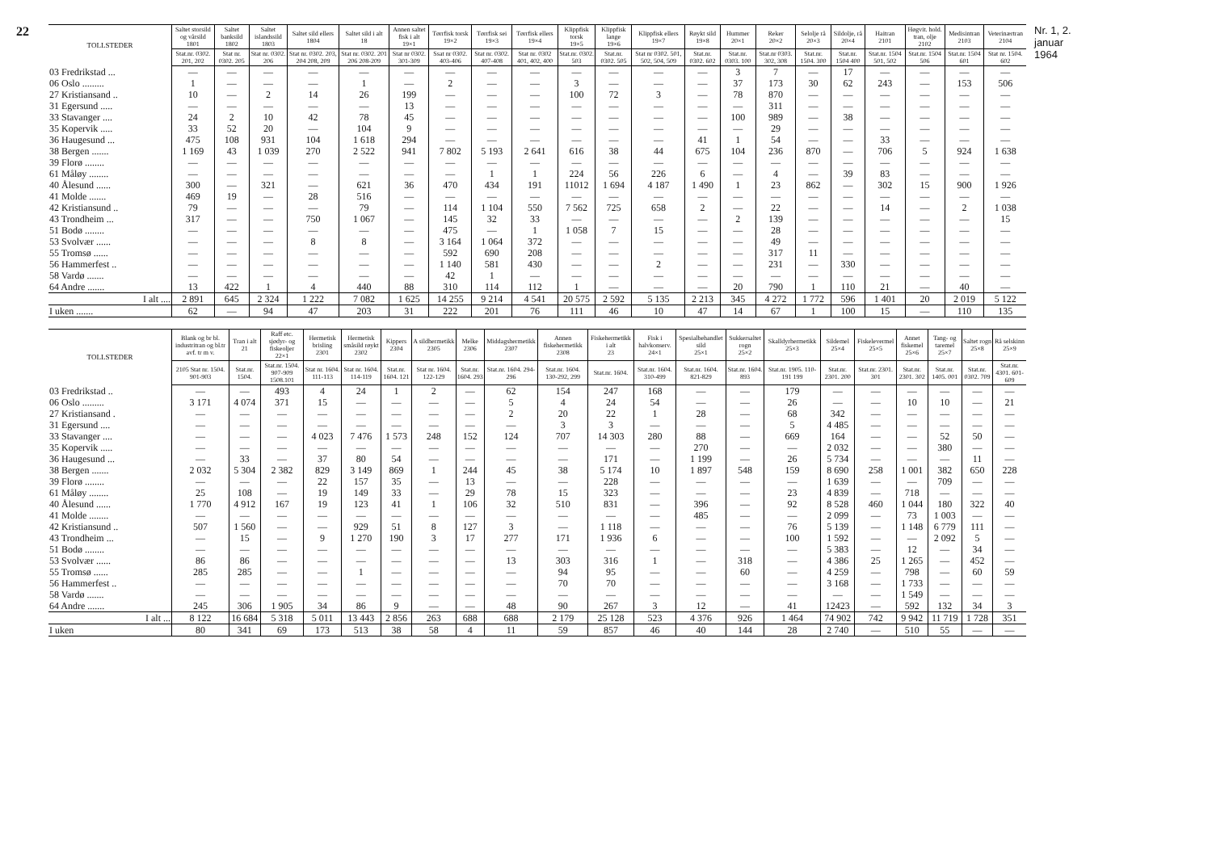22
| TOLLSTEDER | Saltet storsild og vårsild 1801 | Saltet banksild 1802 | Saltet islandssild 1803 | Saltet sild ellers 1804 | Saltet sild i alt 18 | Annen saltet fisk i alt 19×1 | Tørrfisk torsk 19×2 | Tørrfisk sei 19×3 | Tørrfisk ellers 19×4 | Klippfisk torsk 19×5 | Klippfisk lange 19×6 | Klippfisk ellers 19×7 | Røykt sild 19×8 | Hummer 20×1 | Reker 20×2 | Selolje rå 20×3 | Sildolje, rå 20×4 | Haitran 2101 | Høgvit. hold. tran, olje 2102 | Medisintran 2103 | Veterinærtran 2104 |
| --- | --- | --- | --- | --- | --- | --- | --- | --- | --- | --- | --- | --- | --- | --- | --- | --- | --- | --- | --- | --- | --- |
| | Stat.nr. 0302. 201, 202 | Stat nr. 0302. 205 | Stat nr. 0302. 206 | Stat nr. 0302. 203, 204 208, 209 | Stat nr. 0302. 201 206 208-209 | Stat nr 0302. 301-309 | Ssat nr 0302. 403-406 | Stat nr. 0302. 407-408 | Stat nr. 0302 401, 402, 400 | Stat.nr. 0302. 503 | Stat.nr. 0302. 505 | Stat nr 0302. 501, 502, 504, 509 | Stat.nr. 0302. 602 | Stat.nr. 0303. 100 | Stat.nr 0303. 302, 308 | Stat.nr. 1504. 300 | Stat.nr. 1504 400 | Stat.nr. 1504 501, 502 | Stat.nr. 1504 506 | Stat.nr. 1504 601 | Stat nr. 1504. 602 |
| 03 Fredrikstad ... | — | — | — | — | — | — | — | — | — | — | — | — | — | 3 | 7 | — | 17 | — | — | — | — |
| 06 Oslo ......... | 1 | — | — | — | 1 | — | 2 | — | — | 3 | — | — | — | 37 | 173 | 30 | 62 | 243 | — | 153 | 506 |
| 27 Kristiansand .. | 10 | — | 2 | 14 | 26 | 199 | — | — | — | 100 | 72 | 3 | — | 78 | 870 | — | — | — | — | — | — |
| 31 Egersund ..... | — | — | — | — | — | 13 | — | — | — | — | — | — | — | — | 311 | — | — | — | — | — | — |
| 33 Stavanger .... | 24 | 2 | 10 | 42 | 78 | 45 | — | — | — | — | — | — | — | 100 | 989 | — | 38 | — | — | — | — |
| 35 Kopervik ..... | 33 | 52 | 20 | — | 104 | 9 | — | — | — | — | — | — | — | — | 29 | — | — | — | — | — | — |
| 36 Haugesund ... | 475 | 108 | 931 | 104 | 1 618 | 294 | — | — | — | — | — | — | 41 | 1 | 54 | — | — | 33 | — | — | — |
| 38 Bergen ....... | 1 169 | 43 | 1 039 | 270 | 2 522 | 941 | 7 802 | 5 193 | 2 641 | 616 | 38 | 44 | 675 | 104 | 236 | 870 | — | 706 | 5 | 924 | 1 638 |
| 39 Florø ........ | — | — | — | — | — | — | — | — | — | — | — | — | — | — | — | — | — | — | — | — | — |
| 61 Måløy ........ | — | — | — | — | — | — | — | 1 | 1 | 224 | 56 | 226 | 6 | — | 4 | — | 39 | 83 | — | — | — |
| 40 Ålesund ...... | 300 | — | 321 | — | 621 | 36 | 470 | 434 | 191 | 11012 | 1 694 | 4 187 | 1 490 | 1 | 23 | 862 | — | 302 | 15 | 900 | 1 926 |
| 41 Molde ....... | 469 | 19 | — | 28 | 516 | — | — | — | — | — | — | — | — | — | — | — | — | — | — | — | — |
| 42 Kristiansund .. | 79 | — | — | — | 79 | — | 114 | 1 104 | 550 | 7 562 | 725 | 658 | 2 | — | 22 | — | — | 14 | — | 2 | 1 038 |
| 43 Trondheim ... | 317 | — | — | 750 | 1 067 | — | 145 | 32 | 33 | — | — | — | — | 2 | 139 | — | — | — | — | — | 15 |
| 51 Bodø ........ | — | — | — | — | — | — | 475 | — | 1 | 1 058 | 7 | 15 | — | — | 28 | — | — | — | — | — | — |
| 53 Svolvær ...... | — | — | — | 8 | 8 | — | 3 164 | 1 064 | 372 | — | — | — | — | — | 49 | — | — | — | — | — | — |
| 55 Tromsø ...... | — | — | — | — | — | — | 592 | 690 | 208 | — | — | — | — | — | 317 | 11 | — | — | — | — | — |
| 56 Hammerfest .. | — | — | — | — | — | — | 1 140 | 581 | 430 | — | — | 2 | — | — | 231 | — | 330 | — | — | — | — |
| 58 Vardø ....... | — | — | — | — | — | — | 42 | 1 | — | — | — | — | — | — | — | — | — | — | — | — | — |
| 64 Andre ....... | 13 | 422 | 1 | 4 | 440 | 88 | 310 | 114 | 112 | 1 | — | — | — | 20 | 790 | 1 | 110 | 21 | — | 40 | — |
| I alt .... | 2 891 | 645 | 2 324 | 1 222 | 7 082 | 1 625 | 14 255 | 9 214 | 4 541 | 20 575 | 2 592 | 5 135 | 2 213 | 345 | 4 272 | 1 772 | 596 | 1 401 | 20 | 2 019 | 5 122 |
| I uken ....... | 62 | — | 94 | 47 | 203 | 31 | 222 | 201 | 76 | 111 | 46 | 10 | 47 | 14 | 67 | 1 | 100 | 15 | — | 110 | 135 |
| TOLLSTEDER | Blank og br bl. industritran og bl.tr avf. tr m v. | Tran i alt 21 | Raff etc. sjødyr- og fiskeoljer 22×1 | Hermetisk brisling 2301 | Hermetisk småsild røykt 2302 | Kippers 2304 | A sildhermetikk 2305 | Melke 2306 | Middagshermetikk 2307 | Annen fiskehermetikk 2308 | Fiskehermetikk i alt 23 | Fisk i halvkonserv. 24×1 | Spesialbehandlet sild 25×1 | Sukkersaltet rogn 25×2 | Skalldyrhermetikk 25×3 | Sildemel 25×4 | Fiskelevermel 25×5 | Annet fiskemel 25×6 | Tang- og taremel 25×7 | Saltet rogn 25×8 | Rå selskinn 25×9 |
| --- | --- | --- | --- | --- | --- | --- | --- | --- | --- | --- | --- | --- | --- | --- | --- | --- | --- | --- | --- | --- | --- |
| | 2105 Stat nr. 1504. 901-903 | Stat.nr. 1504. | Stat.nr. 1504. 907-909 1508.101 | Stat nr. 1604. 111-113 | Stat nr. 1604. 114-119 | Stat.nr. 1604. 121 | Stat nr. 1604. 122-129 | Stat.nr. 1604. 293 | Stat.nr. 1604. 294-296 | Stat.nr. 1604. 130-292, 299 | Stat.nr. 1604. | Stat.nr. 1604. 310-499 | Stat.nr. 1604. 821-829 | Stat.nr. 1604. 893 | Stat.nr. 1905. 110-191 199 | Stat.nr. 2301. 200 | Stat.nr. 2301. 301 | Stat.nr. 2301. 302 | Stat.nr. 1405. 001 | Stat.nr. 0302. 709 | Stat.nr. 4301. 601-609 |
| 03 Fredrikstad .. | — | — | 493 | 4 | 24 | 1 | 2 | — | 62 | 154 | 247 | 168 | — | — | 179 | — | — | — | — | — | — |
| 06 Oslo ......... | 3 171 | 4 074 | 371 | 15 | — | — | — | — | 5 | 4 | 24 | 54 | — | — | 26 | — | — | 10 | 10 | — | 21 |
| 27 Kristiansand . | — | — | — | — | — | — | — | — | 2 | 20 | 22 | 1 | 28 | — | 68 | 342 | — | — | — | — | — |
| 31 Egersund .... | — | — | — | — | — | — | — | — | — | 3 | 3 | — | — | — | 5 | 4 485 | — | — | — | — | — |
| 33 Stavanger .... | — | — | — | 4 023 | 7 476 | 1 573 | 248 | 152 | 124 | 707 | 14 303 | 280 | 88 | — | 669 | 164 | — | — | 52 | 50 | — |
| 35 Kopervik ..... | — | — | — | — | — | — | — | — | — | — | — | — | 270 | — | — | 2 032 | — | — | 380 | — | — |
| 36 Haugesund ... | — | 33 | — | 37 | 80 | 54 | — | — | — | — | 171 | — | 1 199 | — | 26 | 5 734 | — | — | — | 11 | — |
| 38 Bergen ....... | 2 032 | 5 304 | 2 382 | 829 | 3 149 | 869 | 1 | 244 | 45 | 38 | 5 174 | 10 | 1 897 | 548 | 159 | 8 690 | 258 | 1 001 | 382 | 650 | 228 |
| 39 Florø ........ | — | — | — | 22 | 157 | 35 | — | 13 | — | — | 228 | — | — | — | — | 1 639 | — | — | 709 | — | — |
| 61 Måløy ........ | 25 | 108 | — | 19 | 149 | 33 | — | 29 | 78 | 15 | 323 | — | — | — | 23 | 4 839 | — | 718 | — | — | — |
| 40 Ålesund ...... | 1 770 | 4 912 | 167 | 19 | 123 | 41 | 1 | 106 | 32 | 510 | 831 | — | 396 | — | 92 | 8 528 | 460 | 1 044 | 180 | 322 | 40 |
| 41 Molde ........ | — | — | — | — | — | — | — | — | — | — | — | — | 485 | — | — | 2 099 | — | 73 | 1 003 | — | — |
| 42 Kristiansund .. | 507 | 1 560 | — | — | 929 | 51 | 8 | 127 | 3 | — | 1 118 | — | — | — | 76 | 5 139 | — | 1 148 | 6 779 | 111 | — |
| 43 Trondheim ... | — | 15 | — | 9 | 1 270 | 190 | 3 | 17 | 277 | 171 | 1 936 | 6 | — | — | 100 | 1 592 | — | — | 2 092 | 5 | — |
| 51 Bodø ........ | — | — | — | — | — | — | — | — | — | — | — | — | — | — | — | 5 383 | — | 12 | — | 34 | — |
| 53 Svolvær ...... | 86 | 86 | — | — | — | — | — | — | 13 | 303 | 316 | 1 | — | 318 | — | 4 386 | 25 | 1 265 | — | 452 | — |
| 55 Tromsø ...... | 285 | 285 | — | — | 1 | — | — | — | — | 94 | 95 | — | — | 60 | — | 4 259 | — | 798 | — | 60 | 59 |
| 56 Hammerfest .. | — | — | — | — | — | — | — | — | — | 70 | 70 | — | — | — | — | 3 168 | — | 1 733 | — | — | — |
| 58 Vardø ....... | — | — | — | — | — | — | — | — | — | — | — | — | — | — | — | — | — | 1 549 | — | — | — |
| 64 Andre ....... | 245 | 306 | 1 905 | 34 | 86 | 9 | — | — | 48 | 90 | 267 | 3 | 12 | — | 41 | 12423 | — | 592 | 132 | 34 | 3 |
| I alt ... | 8 122 | 16 684 | 5 318 | 5 011 | 13 443 | 2 856 | 263 | 688 | 688 | 2 179 | 25 128 | 523 | 4 376 | 926 | 1 464 | 74 902 | 742 | 9 942 | 11 719 | 1 728 | 351 |
| I uken | 80 | 341 | 69 | 173 | 513 | 38 | 58 | 4 | 11 | 59 | 857 | 46 | 40 | 144 | 28 | 2 740 | — | 510 | 55 | — | — |
Nr. 1, 2. januar 1964